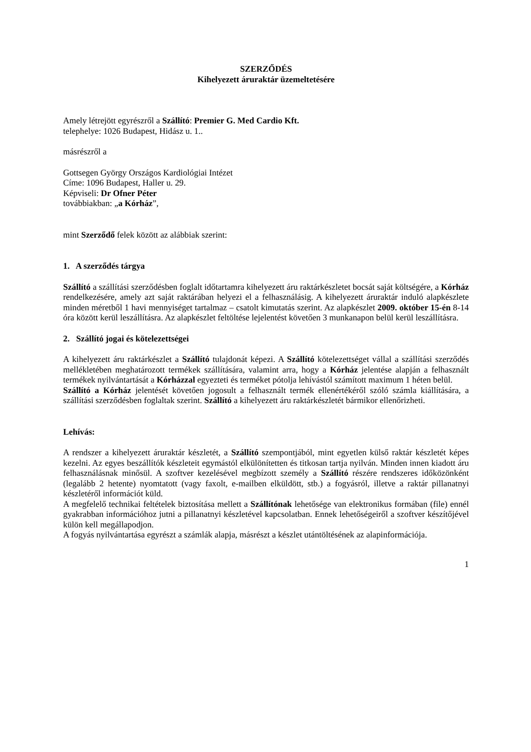SZERZŐDÉS
Kihelyezett áruraktár üzemeltetésére
Amely létrejött egyrészről a Szállító: Premier G. Med Cardio Kft.
telephelye: 1026 Budapest, Hidász u. 1..
másrészről a
Gottsegen György Országos Kardiológiai Intézet
Címe: 1096 Budapest, Haller u. 29.
Képviseli: Dr Ofner Péter
továbbiakban: „a Kórház”,
mint Szerződő felek között az alábbiak szerint:
1. A szerződés tárgya
Szállító a szállítási szerződésben foglalt időtartamra kihelyezett áru raktárkészletet bocsát saját költségére, a Kórház rendelkezésére, amely azt saját raktárában helyezi el a felhasználásig. A kihelyezett áruraktár induló alapkészlete minden méretből 1 havi mennyiséget tartalmaz – csatolt kimutatás szerint. Az alapkészlet 2009. október 15-én 8-14 óra között kerül leszállításra. Az alapkészlet feltöltése lejelentést követően 3 munkanapon belül kerül leszállításra.
2. Szállító jogai és kötelezettségei
A kihelyezett áru raktárkészlet a Szállító tulajdonát képezi. A Szállító kötelezettséget vállal a szállítási szerződés mellékletében meghatározott termékek szállítására, valamint arra, hogy a Kórház jelentése alapján a felhasznált termékek nyilvántartását a Kórházzal egyezteti és terméket pótolja lehívástól számított maximum 1 héten belül.
Szállító a Kórház jelentését követően jogosult a felhasznált termék ellenértékéről szóló számla kiállítására, a szállítási szerződésben foglaltak szerint. Szállító a kihelyezett áru raktárkészletét bármikor ellenőrizheti.
Lehívás:
A rendszer a kihelyezett áruraktár készletét, a Szállító szempontjából, mint egyetlen külső raktár készletét képes kezelni. Az egyes beszállítók készleteit egymástól elkülönítetten és titkosan tartja nyilván. Minden innen kiadott áru felhasználásnak minősül. A szoftver kezelésével megbízott személy a Szállító részére rendszeres időközönként (legalább 2 hetente) nyomtatott (vagy faxolt, e-mailben elküldött, stb.) a fogyásról, illetve a raktár pillanatnyi készletéről információt küld.
A megfelelő technikai feltételek biztosítása mellett a Szállítónak lehetősége van elektronikus formában (file) ennél gyakrabban információhoz jutni a pillanatnyi készletével kapcsolatban. Ennek lehetőségeiről a szoftver készítőjével külön kell megállapodjon.
A fogyás nyilvántartása egyrészt a számlák alapja, másrészt a készlet utántöltésének az alapinformációja.
1